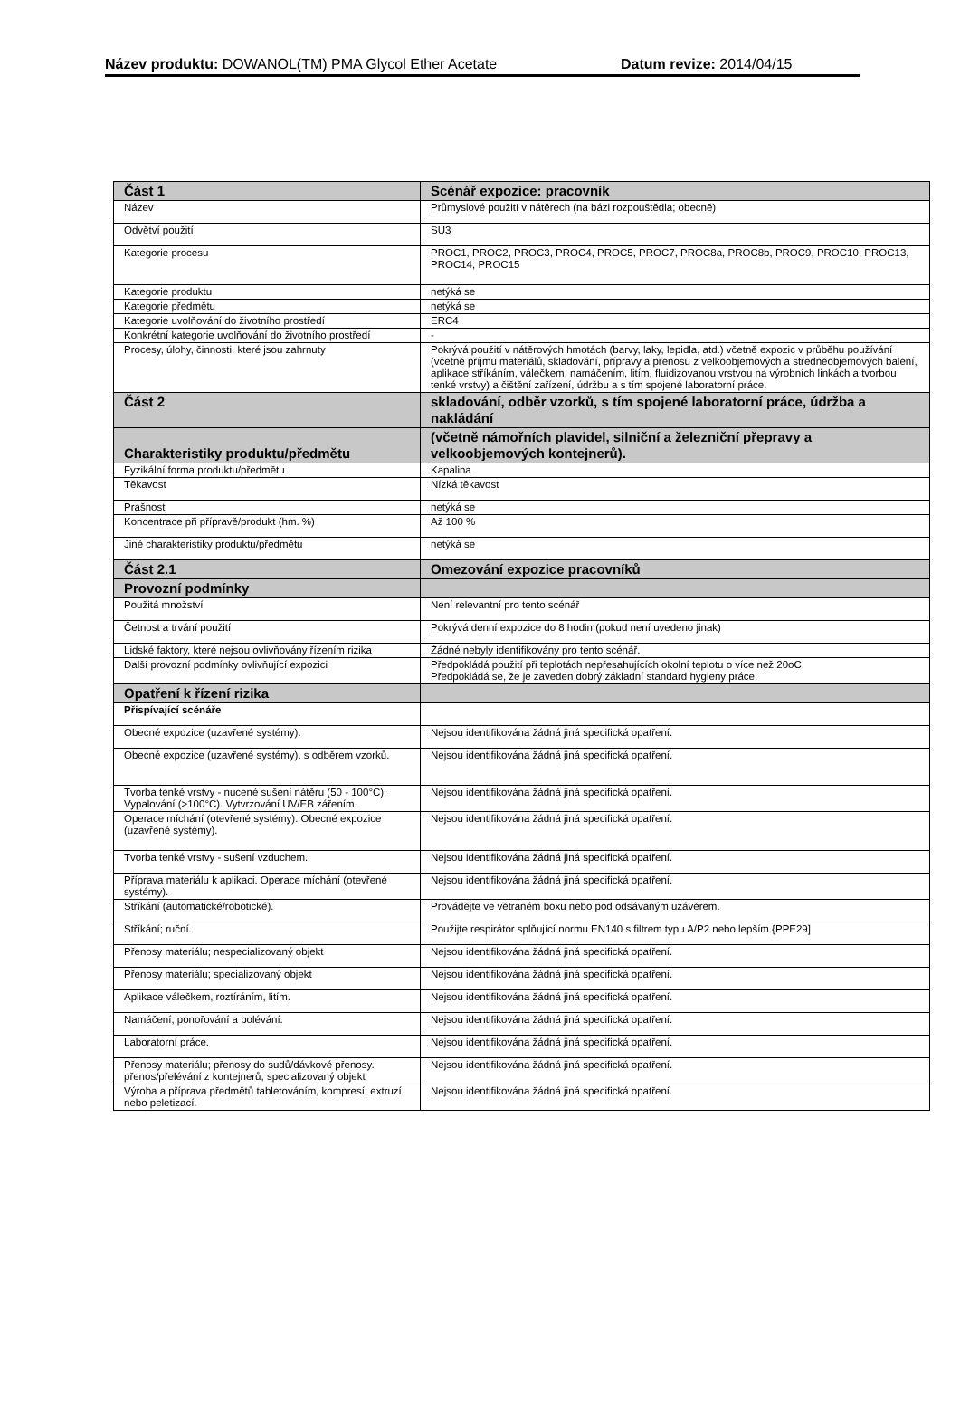Název produktu: DOWANOL(TM) PMA Glycol Ether Acetate Datum revize: 2014/04/15
| Část 1 | Scénář expozice: pracovník |
| Název | Průmyslové použití v nátěrech (na bázi rozpouštědla; obecně) |
| Odvětví použití | SU3 |
| Kategorie procesu | PROC1, PROC2, PROC3, PROC4, PROC5, PROC7, PROC8a, PROC8b, PROC9, PROC10, PROC13, PROC14, PROC15 |
| Kategorie produktu | netýká se |
| Kategorie předmětu | netýká se |
| Kategorie uvolňování do životního prostředí | ERC4 |
| Konkrétní kategorie uvolňování do životního prostředí | - |
| Procesy, úlohy, činnosti, které jsou zahrnuty | Pokrývá použití v nátěrových hmotách (barvy, laky, lepidla, atd.) včetně expozic v průběhu používání (včetně příjmu materiálů, skladování, přípravy a přenosu z velkoobjemových a středněobjemových balení, aplikace stříkáním, válečkem, namáčením, litím, fluidizovanou vrstvou na výrobních linkách a tvorbou tenké vrstvy) a čištění zařízení, údržbu a s tím spojené laboratorní práce. |
| Část 2 | skladování, odběr vzorků, s tím spojené laboratorní práce, údržba a nakládání |
| Charakteristiky produktu/předmětu | (včetně námořních plavidel, silniční a železniční přepravy a velkoobjemových kontejnerů). |
| Fyzikální forma produktu/předmětu | Kapalina |
| Těkavost | Nízká těkavost |
| Prašnost | netýká se |
| Koncentrace při přípravě/produkt (hm. %) | Až 100 % |
| Jiné charakteristiky produktu/předmětu | netýká se |
| Část 2.1 | Omezování expozice pracovníků |
| Provozní podmínky | |
| Použitá množství | Není relevantní pro tento scénář |
| Četnost a trvání použití | Pokrývá denní expozice do 8 hodin (pokud není uvedeno jinak) |
| Lidské faktory, které nejsou ovlivňovány řízením rizika | Žádné nebyly identifikovány pro tento scénář. |
| Další provozní podmínky ovlivňující expozici | Předpokládá použití při teplotách nepřesahujících okolní teplotu o více než 20oC Předpokládá se, že je zaveden dobrý základní standard hygieny práce. |
| Opatření k řízení rizika | |
| Přispívající scénáře | |
| Obecné expozice (uzavřené systémy). | Nejsou identifikována žádná jiná specifická opatření. |
| Obecné expozice (uzavřené systémy). s odběrem vzorků. | Nejsou identifikována žádná jiná specifická opatření. |
| Tvorba tenké vrstvy - nucené sušení nátěru (50 - 100°C). Vypalování (>100°C). Vytvrzování UV/EB zářením. | Nejsou identifikována žádná jiná specifická opatření. |
| Operace míchání (otevřené systémy). Obecné expozice (uzavřené systémy). | Nejsou identifikována žádná jiná specifická opatření. |
| Tvorba tenké vrstvy - sušení vzduchem. | Nejsou identifikována žádná jiná specifická opatření. |
| Příprava materiálu k aplikaci. Operace míchání (otevřené systémy). | Nejsou identifikována žádná jiná specifická opatření. |
| Stříkání (automatické/robotické). | Provádějte ve větraném boxu nebo pod odsávaným uzávěrem. |
| Stříkání; ruční. | Použijte respirátor splňující normu EN140 s filtrem typu A/P2 nebo lepším {PPE29] |
| Přenosy materiálu; nespecializovaný objekt | Nejsou identifikována žádná jiná specifická opatření. |
| Přenosy materiálu; specializovaný objekt | Nejsou identifikována žádná jiná specifická opatření. |
| Aplikace válečkem, roztíráním, litím. | Nejsou identifikována žádná jiná specifická opatření. |
| Namáčení, ponořování a polévání. | Nejsou identifikována žádná jiná specifická opatření. |
| Laboratorní práce. | Nejsou identifikována žádná jiná specifická opatření. |
| Přenosy materiálu; přenosy do sudů/dávkové přenosy. přenos/přelévání z kontejnerů; specializovaný objekt | Nejsou identifikována žádná jiná specifická opatření. |
| Výroba a příprava předmětů tabletováním, kompresí, extruzí nebo peletizací. | Nejsou identifikována žádná jiná specifická opatření. |